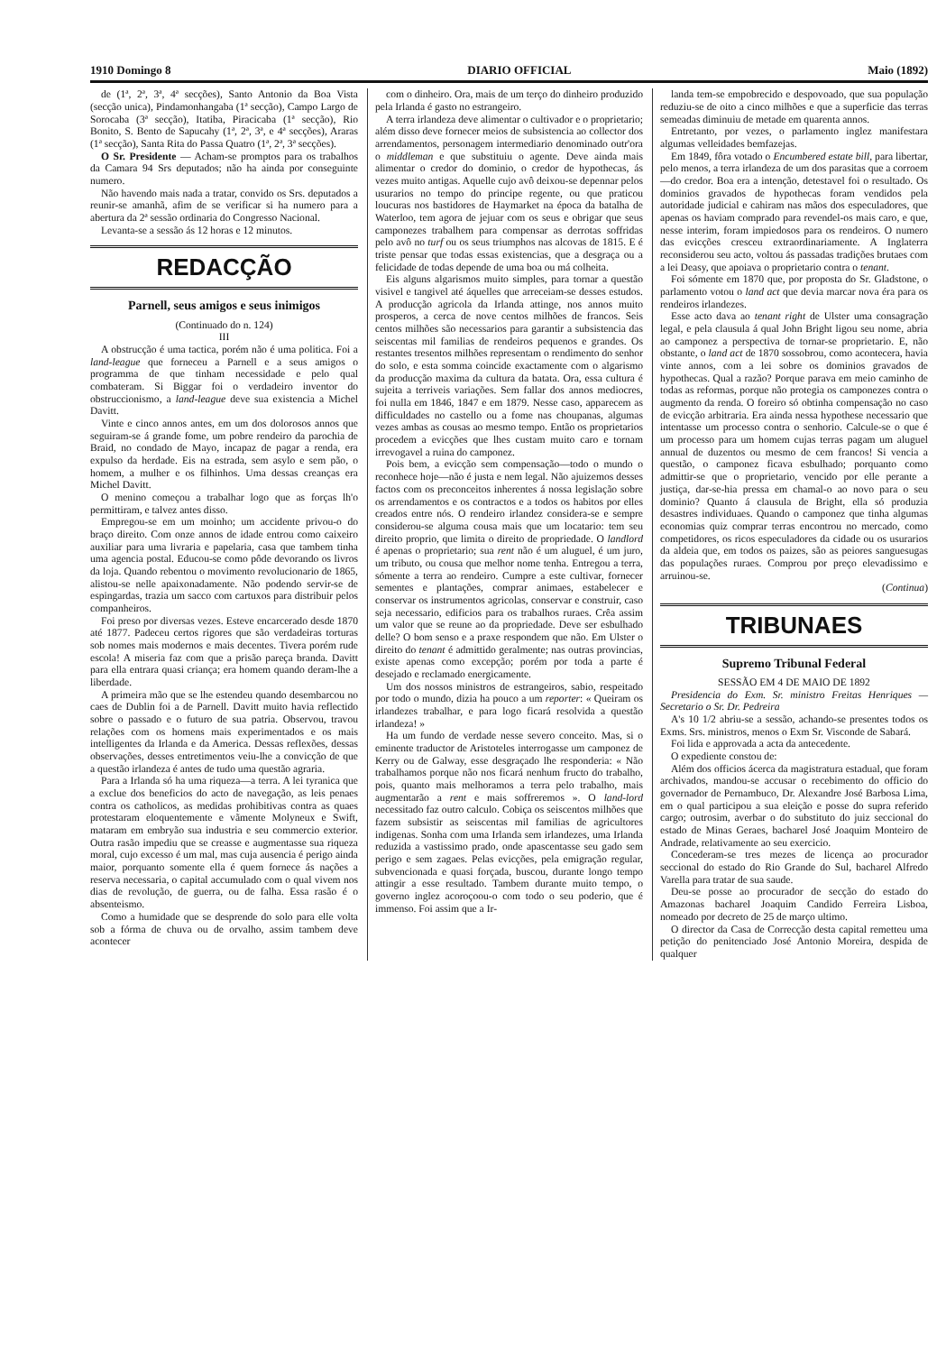1910 Domingo 8 DIARIO OFFICIAL Maio (1892)
de (1ª, 2ª, 3ª, 4ª secções), Santo Antonio da Boa Vista (secção unica), Pindamonhangaba (1ª secção), Campo Largo de Sorocaba (3ª secção), Itatiba, Piracicaba (1ª secção), Rio Bonito, S. Bento de Sapucahy (1ª, 2ª, 3ª, e 4ª secções), Araras (1ª secção), Santa Rita do Passa Quatro (1ª, 2ª, 3ª secções).
O Sr. Presidente — Acham-se promptos para os trabalhos da Camara 94 Srs deputados; não ha ainda por conseguinte numero.
Não havendo mais nada a tratar, convido os Srs. deputados a reunir-se amanhã, afim de se verificar si ha numero para a abertura da 2ª sessão ordinaria do Congresso Nacional.
Levanta-se a sessão ás 12 horas e 12 minutos.
REDACÇÃO
Parnell, seus amigos e seus inimigos
(Continuado do n. 124)
III
A obstrucção é uma tactica, porém não é uma politica. Foi a land-league que forneceu a Parnell e a seus amigos o programma de que tinham necessidade e pelo qual combateram. Si Biggar foi o verdadeiro inventor do obstruccionismo, a land-league deve sua existencia a Michel Davitt.
Vinte e cinco annos antes, em um dos dolorosos annos que seguiram-se á grande fome, um pobre rendeiro da parochia de Braid, no condado de Mayo, incapaz de pagar a renda, era expulso da herdade. Eis na estrada, sem asylo e sem pão, o homem, a mulher e os filhinhos. Uma dessas creanças era Michel Davitt.
O menino começou a trabalhar logo que as forças lh'o permittiram, e talvez antes disso.
Empregou-se em um moinho; um accidente privou-o do braço direito. Com onze annos de idade entrou como caixeiro auxiliar para uma livraria e papelaria, casa que tambem tinha uma agencia postal. Educou-se como pôde devorando os livros da loja. Quando rebentou o movimento revolucionario de 1865, alistou-se nelle apaixonadamente. Não podendo servir-se de espingardas, trazia um sacco com cartuxos para distribuir pelos companheiros.
Foi preso por diversas vezes. Esteve encarcerado desde 1870 até 1877. Padeceu certos rigores que são verdadeiras torturas sob nomes mais modernos e mais decentes. Tivera porém rude escola! A miseria faz com que a prisão pareça branda. Davitt para ella entrara quasi criança; era homem quando deram-lhe a liberdade.
A primeira mão que se lhe estendeu quando desembarcou no caes de Dublin foi a de Parnell. Davitt muito havia reflectido sobre o passado e o futuro de sua patria. Observou, travou relações com os homens mais experimentados e os mais intelligentes da Irlanda e da America. Dessas reflexões, dessas observações, desses entretimentos veiu-lhe a convicção de que a questão irlandeza é antes de tudo uma questão agraria.
Para a Irlanda só ha uma riqueza—a terra. A lei tyranica que a exclue dos beneficios do acto de navegação, as leis penaes contra os catholicos, as medidas prohibitivas contra as quaes protestaram eloquentemente e vãmente Molyneux e Swift, mataram em embryão sua industria e seu commercio exterior. Outra rasão impediu que se creasse e augmentasse sua riqueza moral, cujo excesso é um mal, mas cuja ausencia é perigo ainda maior, porquanto somente ella é quem fornece ás nações a reserva necessaria, o capital accumulado com o qual vivem nos dias de revolução, de guerra, ou de falha. Essa rasão é o absenteismo.
Como a humidade que se desprende do solo para elle volta sob a fórma de chuva ou de orvalho, assim tambem deve acontecer
com o dinheiro. Ora, mais de um terço do dinheiro produzido pela Irlanda é gasto no estrangeiro.
A terra irlandeza deve alimentar o cultivador e o proprietario; além disso deve fornecer meios de subsistencia ao collector dos arrendamentos, personagem intermediario denominado outr'ora o middleman e que substituiu o agente. Deve ainda mais alimentar o credor do dominio, o credor de hypothecas, ás vezes muito antigas. Aquelle cujo avô deixou-se depennar pelos usurarios no tempo do principe regente, ou que praticou loucuras nos bastidores de Haymarket na época da batalha de Waterloo, tem agora de jejuar com os seus e obrigar que seus camponezes trabalhem para compensar as derrotas soffridas pelo avô no turf ou os seus triumphos nas alcovas de 1815. E é triste pensar que todas essas existencias, que a desgraça ou a felicidade de todas depende de uma boa ou má colheita.
Eis alguns algarismos muito simples, para tornar a questão visivel e tangivel até áquelles que arreceiam-se desses estudos. A producção agricola da Irlanda attinge, nos annos muito prosperos, a cerca de nove centos milhões de francos. Seis centos milhões são necessarios para garantir a subsistencia das seiscentas mil familias de rendeiros pequenos e grandes. Os restantes tresentos milhões representam o rendimento do senhor do solo, e esta somma coincide exactamente com o algarismo da producção maxima da cultura da batata. Ora, essa cultura é sujeita a terriveis variações. Sem fallar dos annos mediocres, foi nulla em 1846, 1847 e em 1879. Nesse caso, apparecem as difficuldades no castello ou a fome nas choupanas, algumas vezes ambas as cousas ao mesmo tempo. Então os proprietarios procedem a evicções que lhes custam muito caro e tornam irrevogavel a ruina do camponez.
Pois bem, a evicção sem compensação—todo o mundo o reconhece hoje—não é justa e nem legal. Não ajuizemos desses factos com os preconceitos inherentes á nossa legislação sobre os arrendamentos e os contractos e a todos os habitos por elles creados entre nós. O rendeiro irlandez considera-se e sempre considerou-se alguma cousa mais que um locatario: tem seu direito proprio, que limita o direito de propriedade. O landlord é apenas o proprietario; sua rent não é um aluguel, é um juro, um tributo, ou cousa que melhor nome tenha. Entregou a terra, sómente a terra ao rendeiro. Cumpre a este cultivar, fornecer sementes e plantações, comprar animaes, estabelecer e conservar os instrumentos agricolas, conservar e construir, caso seja necessario, edificios para os trabalhos ruraes. Crêa assim um valor que se reune ao da propriedade. Deve ser esbulhado delle? O bom senso e a praxe respondem que não. Em Ulster o direito do tenant é admittido geralmente; nas outras provincias, existe apenas como excepção; porém por toda a parte é desejado e reclamado energicamente.
Um dos nossos ministros de estrangeiros, sabio, respeitado por todo o mundo, dizia ha pouco a um reporter: « Queiram os irlandezes trabalhar, e para logo ficará resolvida a questão irlandeza! »
Ha um fundo de verdade nesse severo conceito. Mas, si o eminente traductor de Aristoteles interrogasse um camponez de Kerry ou de Galway, esse desgraçado lhe responderia: « Não trabalhamos porque não nos ficará nenhum fructo do trabalho, pois, quanto mais melhoramos a terra pelo trabalho, mais augmentarão a rent e mais soffreremos ». O land-lord necessitado faz outro calculo. Cobiça os seiscentos milhões que fazem subsistir as seiscentas mil familias de agricultores indigenas. Sonha com uma Irlanda sem irlandezes, uma Irlanda reduzida a vastissimo prado, onde apascentasse seu gado sem perigo e sem zagaes. Pelas evicções, pela emigração regular, subvencionada e quasi forçada, buscou, durante longo tempo attingir a esse resultado. Tambem durante muito tempo, o governo inglez acoroçoou-o com todo o seu poderio, que é immenso. Foi assim que a Ir-
landa tem-se empobrecido e despovoado, que sua população reduziu-se de oito a cinco milhões e que a superficie das terras semeadas diminuiu de metade em quarenta annos.
Entretanto, por vezes, o parlamento inglez manifestara algumas velleidades bemfazejas.
Em 1849, fôra votado o Encumbered estate bill, para libertar, pelo menos, a terra irlandeza de um dos parasitas que a corroem—do credor. Boa era a intenção, detestavel foi o resultado. Os dominios gravados de hypothecas foram vendidos pela autoridade judicial e cahiram nas mãos dos especuladores, que apenas os haviam comprado para revendel-os mais caro, e que, nesse interim, foram impiedosos para os rendeiros. O numero das evicções cresceu extraordinariamente. A Inglaterra reconsiderou seu acto, voltou ás passadas tradições brutaes com a lei Deasy, que apoiava o proprietario contra o tenant.
Foi sómente em 1870 que, por proposta do Sr. Gladstone, o parlamento votou o land act que devia marcar nova éra para os rendeiros irlandezes.
Esse acto dava ao tenant right de Ulster uma consagração legal, e pela clausula á qual John Bright ligou seu nome, abria ao camponez a perspectiva de tornar-se proprietario. E, não obstante, o land act de 1870 sossobrou, como acontecera, havia vinte annos, com a lei sobre os dominios gravados de hypothecas. Qual a razão? Porque parava em meio caminho de todas as reformas, porque não protegia os camponezes contra o augmento da renda. O foreiro só obtinha compensação no caso de evicção arbitraria. Era ainda nessa hypothese necessario que intentasse um processo contra o senhorio. Calcule-se o que é um processo para um homem cujas terras pagam um aluguel annual de duzentos ou mesmo de cem francos! Si vencia a questão, o camponez ficava esbulhado; porquanto como admittir-se que o proprietario, vencido por elle perante a justiça, dar-se-hia pressa em chamal-o ao novo para o seu dominio? Quanto á clausula de Bright, ella só produzia desastres individuaes. Quando o camponez que tinha algumas economias quiz comprar terras encontrou no mercado, como competidores, os ricos especuladores da cidade ou os usurarios da aldeia que, em todos os paizes, são as peiores sanguesugas das populações ruraes. Comprou por preço elevadissimo e arruinou-se.
(Continua)
TRIBUNAES
Supremo Tribunal Federal
SESSÃO EM 4 DE MAIO DE 1892
Presidencia do Exm. Sr. ministro Freitas Henriques — Secretario o Sr. Dr. Pedreira
A's 10 1/2 abriu-se a sessão, achando-se presentes todos os Exms. Srs. ministros, menos o Exm Sr. Visconde de Sabará.
Foi lida e approvada a acta da antecedente.
O expediente constou de:
Além dos officios ácerca da magistratura estadual, que foram archivados, mandou-se accusar o recebimento do officio do governador de Pernambuco, Dr. Alexandre José Barbosa Lima, em o qual participou a sua eleição e posse do supra referido cargo; outrosim, averbar o do substituto do juiz seccional do estado de Minas Geraes, bacharel José Joaquim Monteiro de Andrade, relativamente ao seu exercicio.
Concederam-se tres mezes de licença ao procurador seccional do estado do Rio Grande do Sul, bacharel Alfredo Varella para tratar de sua saude.
Deu-se posse ao procurador de secção do estado do Amazonas bacharel Joaquim Candido Ferreira Lisboa, nomeado por decreto de 25 de março ultimo.
O director da Casa de Correcção desta capital remetteu uma petição do penitenciado José Antonio Moreira, despida de qualquer